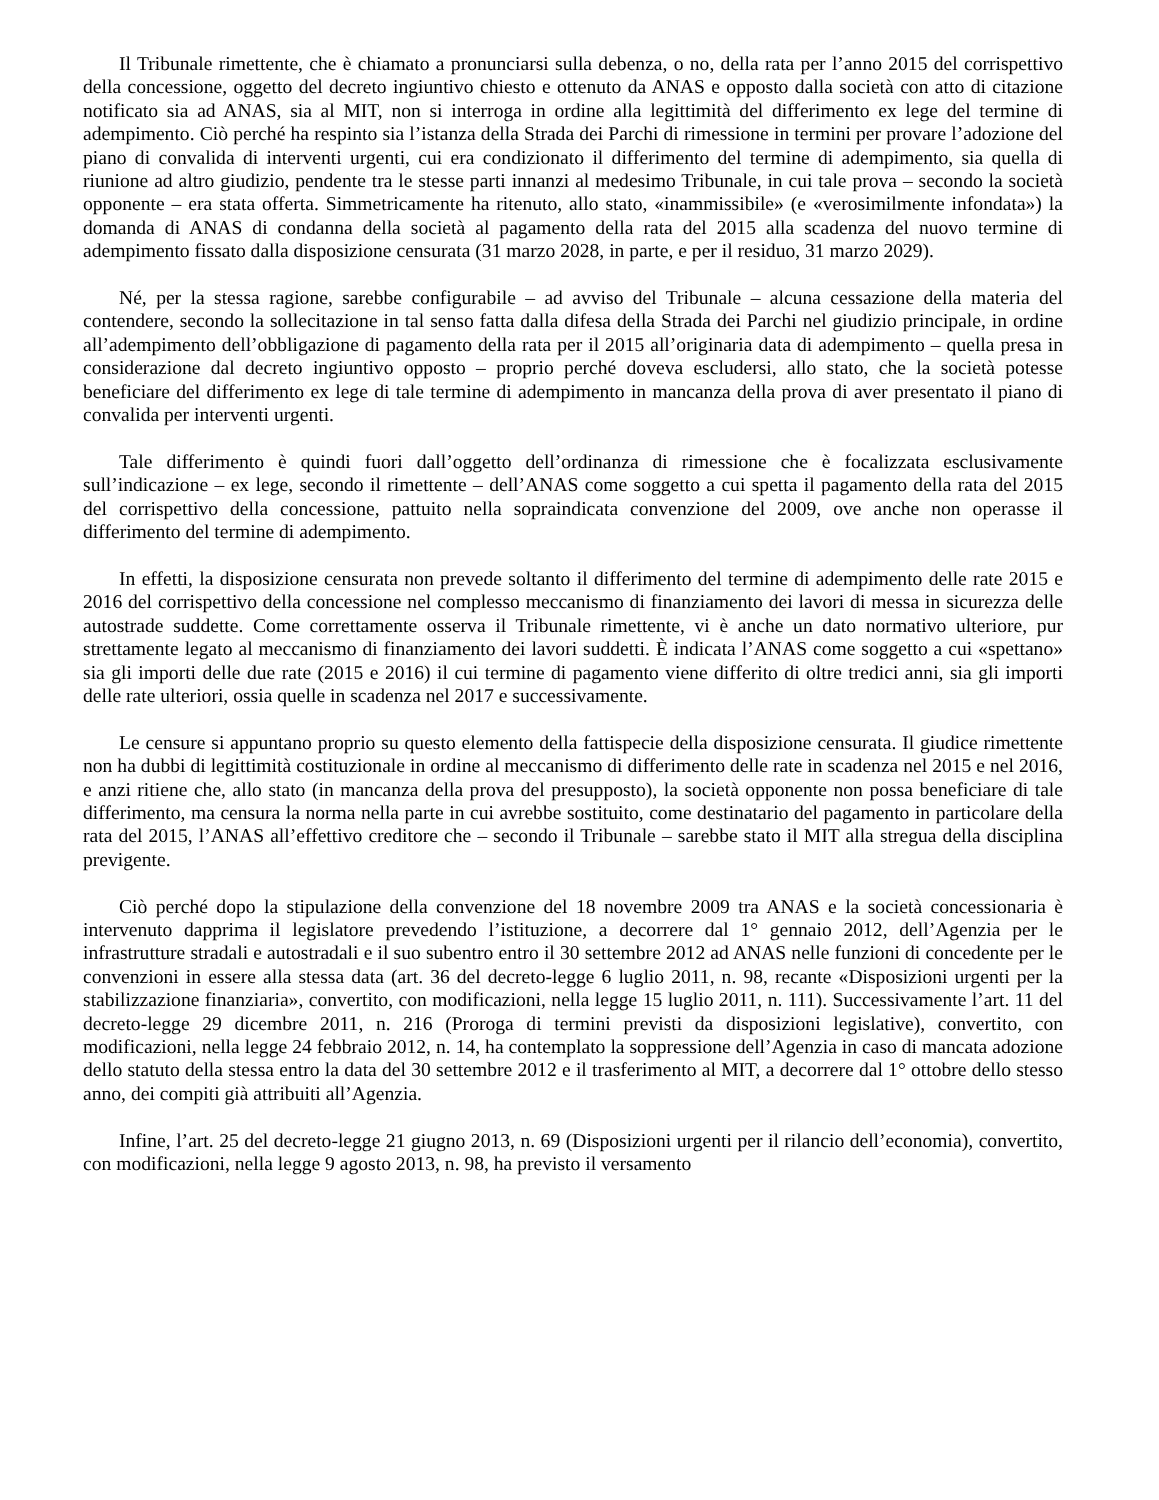Il Tribunale rimettente, che è chiamato a pronunciarsi sulla debenza, o no, della rata per l’anno 2015 del corrispettivo della concessione, oggetto del decreto ingiuntivo chiesto e ottenuto da ANAS e opposto dalla società con atto di citazione notificato sia ad ANAS, sia al MIT, non si interroga in ordine alla legittimità del differimento ex lege del termine di adempimento. Ciò perché ha respinto sia l’istanza della Strada dei Parchi di rimessione in termini per provare l’adozione del piano di convalida di interventi urgenti, cui era condizionato il differimento del termine di adempimento, sia quella di riunione ad altro giudizio, pendente tra le stesse parti innanzi al medesimo Tribunale, in cui tale prova – secondo la società opponente – era stata offerta. Simmetricamente ha ritenuto, allo stato, «inammissibile» (e «verosimilmente infondata») la domanda di ANAS di condanna della società al pagamento della rata del 2015 alla scadenza del nuovo termine di adempimento fissato dalla disposizione censurata (31 marzo 2028, in parte, e per il residuo, 31 marzo 2029).
Né, per la stessa ragione, sarebbe configurabile – ad avviso del Tribunale – alcuna cessazione della materia del contendere, secondo la sollecitazione in tal senso fatta dalla difesa della Strada dei Parchi nel giudizio principale, in ordine all’adempimento dell’obbligazione di pagamento della rata per il 2015 all’originaria data di adempimento – quella presa in considerazione dal decreto ingiuntivo opposto – proprio perché doveva escludersi, allo stato, che la società potesse beneficiare del differimento ex lege di tale termine di adempimento in mancanza della prova di aver presentato il piano di convalida per interventi urgenti.
Tale differimento è quindi fuori dall’oggetto dell’ordinanza di rimessione che è focalizzata esclusivamente sull’indicazione – ex lege, secondo il rimettente – dell’ANAS come soggetto a cui spetta il pagamento della rata del 2015 del corrispettivo della concessione, pattuito nella sopraindicata convenzione del 2009, ove anche non operasse il differimento del termine di adempimento.
In effetti, la disposizione censurata non prevede soltanto il differimento del termine di adempimento delle rate 2015 e 2016 del corrispettivo della concessione nel complesso meccanismo di finanziamento dei lavori di messa in sicurezza delle autostrade suddette. Come correttamente osserva il Tribunale rimettente, vi è anche un dato normativo ulteriore, pur strettamente legato al meccanismo di finanziamento dei lavori suddetti. È indicata l’ANAS come soggetto a cui «spettano» sia gli importi delle due rate (2015 e 2016) il cui termine di pagamento viene differito di oltre tredici anni, sia gli importi delle rate ulteriori, ossia quelle in scadenza nel 2017 e successivamente.
Le censure si appuntano proprio su questo elemento della fattispecie della disposizione censurata. Il giudice rimettente non ha dubbi di legittimità costituzionale in ordine al meccanismo di differimento delle rate in scadenza nel 2015 e nel 2016, e anzi ritiene che, allo stato (in mancanza della prova del presupposto), la società opponente non possa beneficiare di tale differimento, ma censura la norma nella parte in cui avrebbe sostituito, come destinatario del pagamento in particolare della rata del 2015, l’ANAS all’effettivo creditore che – secondo il Tribunale – sarebbe stato il MIT alla stregua della disciplina previgente.
Ciò perché dopo la stipulazione della convenzione del 18 novembre 2009 tra ANAS e la società concessionaria è intervenuto dapprima il legislatore prevedendo l’istituzione, a decorrere dal 1° gennaio 2012, dell’Agenzia per le infrastrutture stradali e autostradali e il suo subentro entro il 30 settembre 2012 ad ANAS nelle funzioni di concedente per le convenzioni in essere alla stessa data (art. 36 del decreto-legge 6 luglio 2011, n. 98, recante «Disposizioni urgenti per la stabilizzazione finanziaria», convertito, con modificazioni, nella legge 15 luglio 2011, n. 111). Successivamente l’art. 11 del decreto-legge 29 dicembre 2011, n. 216 (Proroga di termini previsti da disposizioni legislative), convertito, con modificazioni, nella legge 24 febbraio 2012, n. 14, ha contemplato la soppressione dell’Agenzia in caso di mancata adozione dello statuto della stessa entro la data del 30 settembre 2012 e il trasferimento al MIT, a decorrere dal 1° ottobre dello stesso anno, dei compiti già attribuiti all’Agenzia.
Infine, l’art. 25 del decreto-legge 21 giugno 2013, n. 69 (Disposizioni urgenti per il rilancio dell’economia), convertito, con modificazioni, nella legge 9 agosto 2013, n. 98, ha previsto il versamento